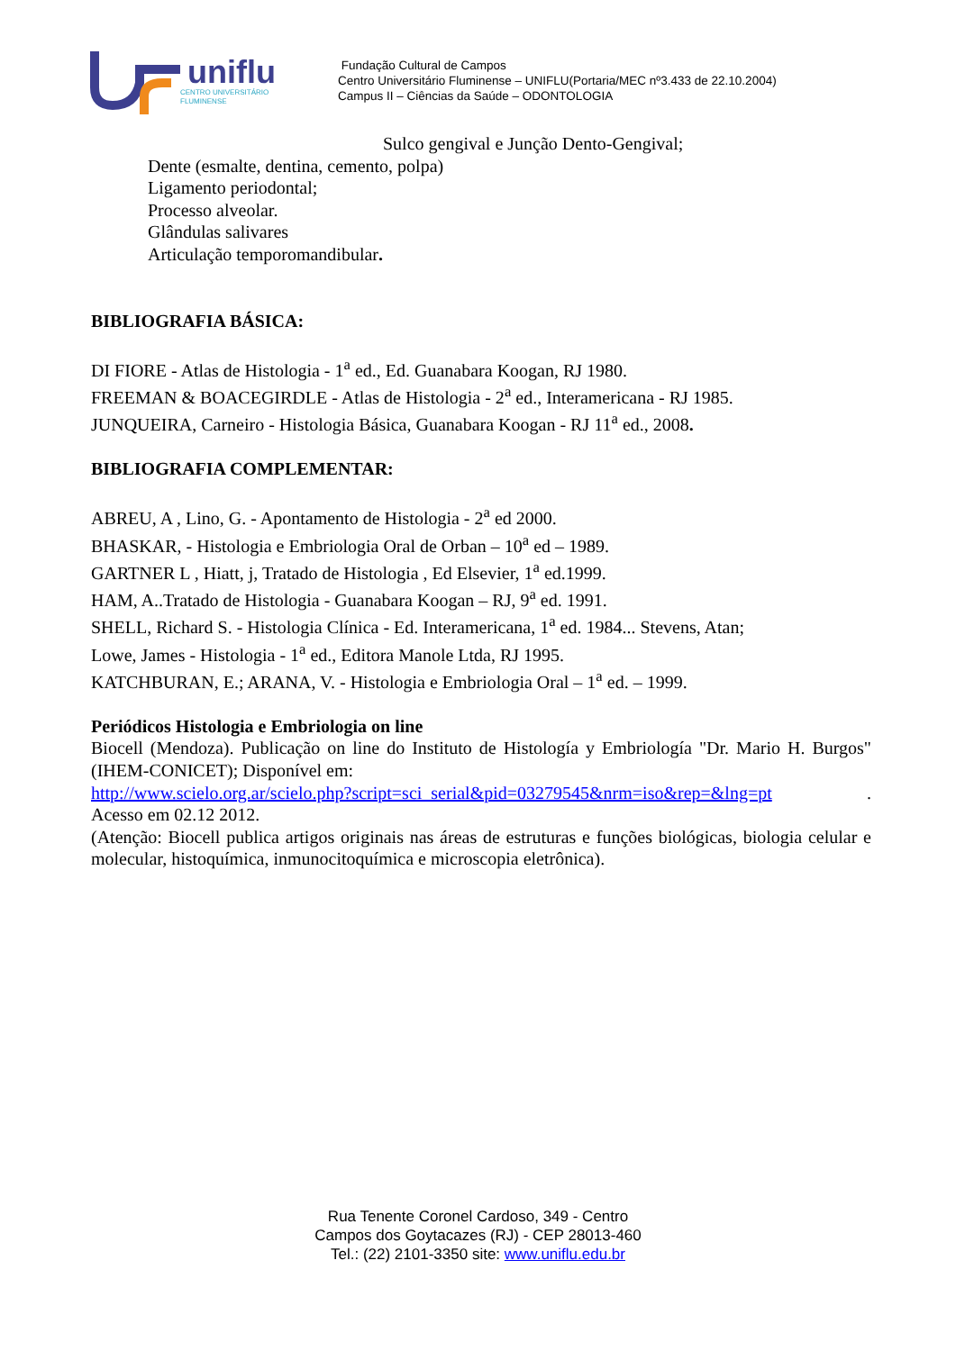uniflu
CENTRO UNIVERSITÁRIO
FLUMINENSE
Fundação Cultural de Campos
Centro Universitário Fluminense – UNIFLU(Portaria/MEC nº3.433 de 22.10.2004)
Campus II – Ciências da Saúde – ODONTOLOGIA
Sulco gengival e Junção Dento-Gengival;
Dente (esmalte, dentina, cemento, polpa)
Ligamento periodontal;
Processo alveolar.
Glândulas salivares
Articulação temporomandibular.
BIBLIOGRAFIA BÁSICA:
DI FIORE - Atlas de Histologia - 1<sup>a</sup> ed., Ed. Guanabara Koogan, RJ 1980.
FREEMAN & BOACEGIRDLE - Atlas de Histologia - 2<sup>a</sup> ed., Interamericana - RJ 1985.
JUNQUEIRA, Carneiro - Histologia Básica, Guanabara Koogan - RJ 11<sup>a</sup> ed., 2008.
BIBLIOGRAFIA COMPLEMENTAR:
ABREU, A , Lino, G. - Apontamento de Histologia - 2<sup>a</sup> ed 2000.
BHASKAR, - Histologia e Embriologia Oral de Orban – 10<sup>a</sup> ed – 1989.
GARTNER L , Hiatt, j, Tratado de Histologia , Ed Elsevier, 1<sup>a</sup> ed.1999.
HAM, A..Tratado de Histologia - Guanabara Koogan – RJ, 9<sup>a</sup> ed. 1991.
SHELL, Richard S. - Histologia Clínica - Ed. Interamericana, 1<sup>a</sup> ed. 1984... Stevens, Atan;
Lowe, James - Histologia - 1<sup>a</sup> ed., Editora Manole Ltda, RJ 1995.
KATCHBURAN, E.; ARANA, V. - Histologia e Embriologia Oral – 1<sup>a</sup> ed. – 1999.
Periódicos Histologia e Embriologia on line
Biocell (Mendoza). Publicação on line do Instituto de Histología y Embriología "Dr. Mario H. Burgos" (IHEM-CONICET); Disponível em:
http://www.scielo.org.ar/scielo.php?script=sci_serial&pid=03279545&nrm=iso&rep=&lng=pt.
Acesso em 02.12 2012.
(Atenção: Biocell publica artigos originais nas áreas de estruturas e funções biológicas, biologia celular e molecular, histoquímica, inmunocitoquímica e microscopia eletrônica).
Rua Tenente Coronel Cardoso, 349 - Centro
Campos dos Goytacazes (RJ) - CEP 28013-460
Tel.: (22) 2101-3350 site: www.uniflu.edu.br